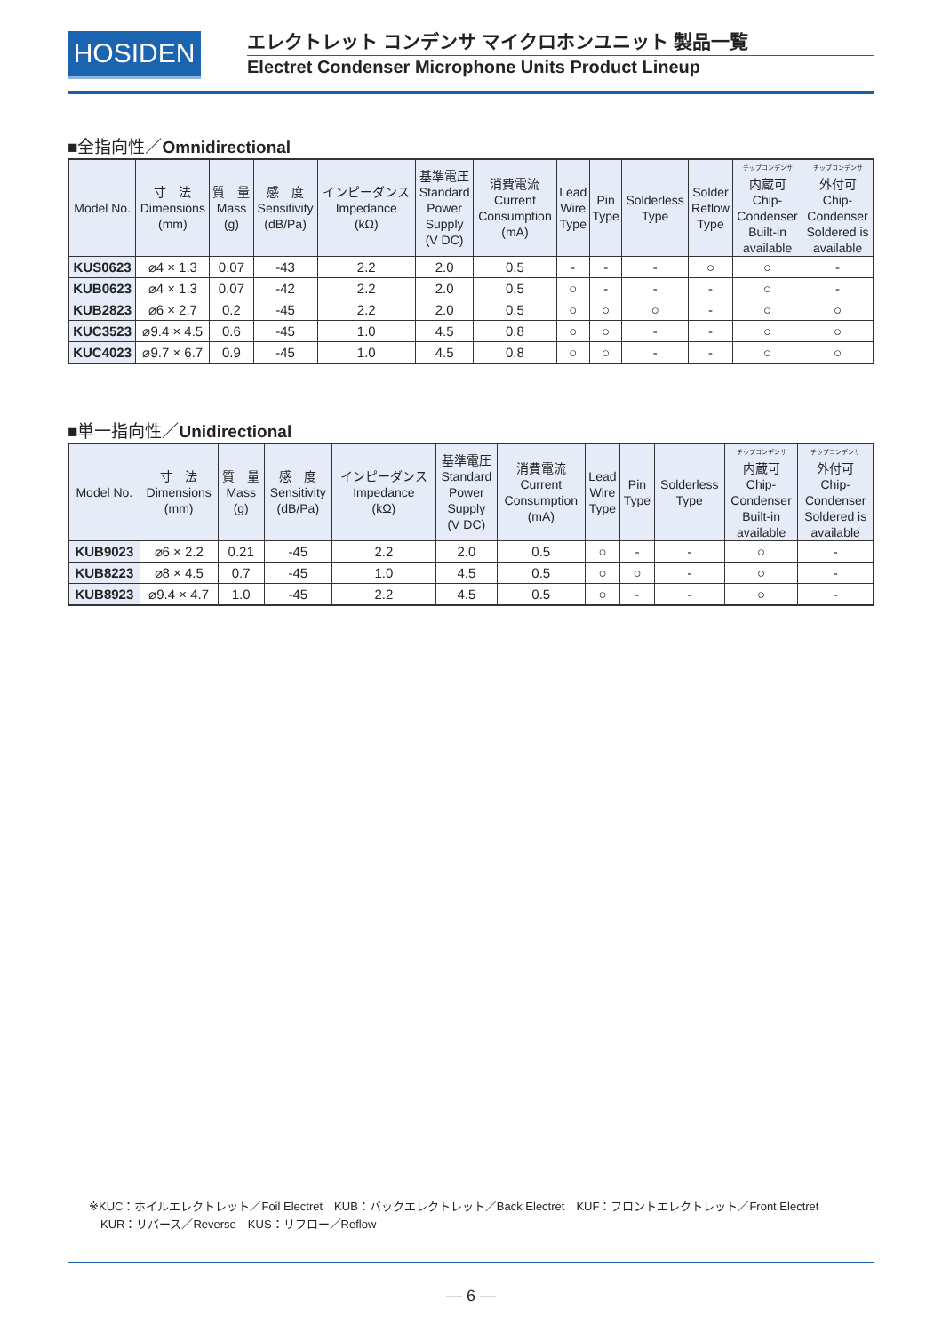HOSIDEN エレクトレット コンデンサ マイクロホンユニット 製品一覧
Electret Condenser Microphone Units Product Lineup
■全指向性／Omnidirectional
| Model No. | 寸 法 Dimensions (mm) | 質 量 Mass (g) | 感 度 Sensitivity (dB/Pa) | インピーダンス Impedance (kΩ) | 基準電圧 Standard Power Supply (V DC) | 消費電流 Current Consumption (mA) | Lead Wire Type | Pin Type | Solderless Type | Solder Reflow Type | チップコンデンサ 内蔵可 Chip- Condenser Built-in available | チップコンデンサ 外付可 Chip- Condenser Soldered is available |
| --- | --- | --- | --- | --- | --- | --- | --- | --- | --- | --- | --- | --- |
| KUS0623 | ⌀4 × 1.3 | 0.07 | -43 | 2.2 | 2.0 | 0.5 | - | - | - | ○ | ○ | - |
| KUB0623 | ⌀4 × 1.3 | 0.07 | -42 | 2.2 | 2.0 | 0.5 | ○ | - | - | - | ○ | - |
| KUB2823 | ⌀6 × 2.7 | 0.2 | -45 | 2.2 | 2.0 | 0.5 | ○ | ○ | ○ | - | ○ | ○ |
| KUC3523 | ⌀9.4 × 4.5 | 0.6 | -45 | 1.0 | 4.5 | 0.8 | ○ | ○ | - | - | ○ | ○ |
| KUC4023 | ⌀9.7 × 6.7 | 0.9 | -45 | 1.0 | 4.5 | 0.8 | ○ | ○ | - | - | ○ | ○ |
■単一指向性／Unidirectional
| Model No. | 寸 法 Dimensions (mm) | 質 量 Mass (g) | 感 度 Sensitivity (dB/Pa) | インピーダンス Impedance (kΩ) | 基準電圧 Standard Power Supply (V DC) | 消費電流 Current Consumption (mA) | Lead Wire Type | Pin Type | Solderless Type | チップコンデンサ 内蔵可 Chip- Condenser Built-in available | チップコンデンサ 外付可 Chip- Condenser Soldered is available |
| --- | --- | --- | --- | --- | --- | --- | --- | --- | --- | --- | --- |
| KUB9023 | ⌀6 × 2.2 | 0.21 | -45 | 2.2 | 2.0 | 0.5 | ○ | - | - | ○ | - |
| KUB8223 | ⌀8 × 4.5 | 0.7 | -45 | 1.0 | 4.5 | 0.5 | ○ | ○ | - | ○ | - |
| KUB8923 | ⌀9.4 × 4.7 | 1.0 | -45 | 2.2 | 4.5 | 0.5 | ○ | - | - | ○ | - |
※KUC：ホイルエレクトレット／Foil Electret　KUB：バックエレクトレット／Back Electret　KUF：フロントエレクトレット／Front Electret
　KUR：リバース／Reverse　KUS：リフロー／Reflow
— 6 —